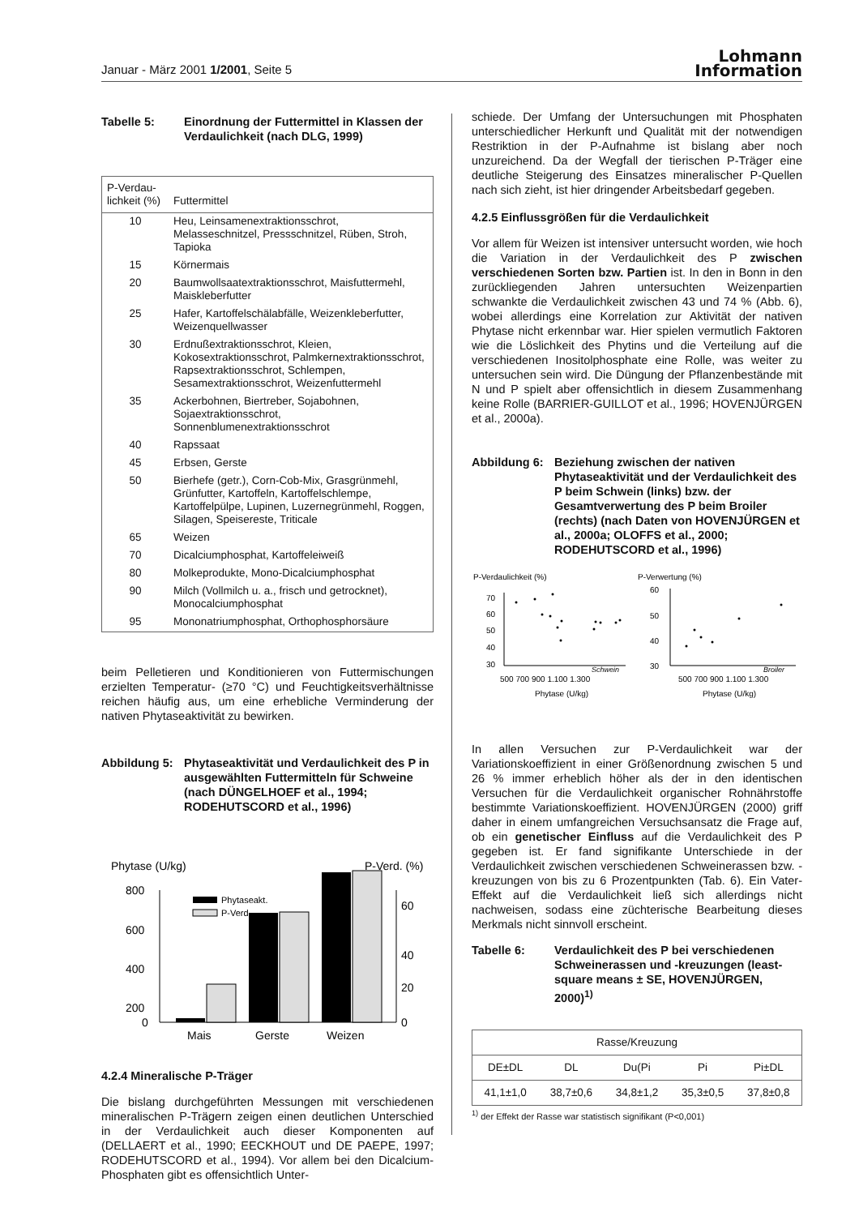Januar - März 2001 1/2001, Seite 5
Lohmann
Information
Tabelle 5: Einordnung der Futtermittel in Klassen der Verdaulichkeit (nach DLG, 1999)
| P-Verdau- lichkeit (%) | Futtermittel |
| --- | --- |
| 10 | Heu, Leinsamenextraktionsschrot, Melasseschnitzel, Pressschnitzel, Rüben, Stroh, Tapioka |
| 15 | Körnermais |
| 20 | Baumwollsaatextraktionsschrot, Maisfuttermehl, Maiskleberfutter |
| 25 | Hafer, Kartoffelschälabfälle, Weizenkleberfutter, Weizenquellwasser |
| 30 | Erdnußextraktionsschrot, Kleien, Kokosextraktionsschrot, Palmkernextraktionsschrot, Rapsextraktionsschrot, Schlempen, Sesamextraktionsschrot, Weizenfuttermehl |
| 35 | Ackerbohnen, Biertreber, Sojabohnen, Sojaextraktionsschrot, Sonnenblumenextraktionsschrot |
| 40 | Rapssaat |
| 45 | Erbsen, Gerste |
| 50 | Bierhefe (getr.), Corn-Cob-Mix, Grasgrünmehl, Grünfutter, Kartoffeln, Kartoffelschlempe, Kartoffelpülpe, Lupinen, Luzernegrünmehl, Roggen, Silagen, Speisereste, Triticale |
| 65 | Weizen |
| 70 | Dicalciumphosphat, Kartoffeleiweiß |
| 80 | Molkeprodukte, Mono-Dicalciumphosphat |
| 90 | Milch (Vollmilch u. a., frisch und getrocknet), Monocalciumphosphat |
| 95 | Mononatriumphosphat, Orthophosphorsäure |
beim Pelletieren und Konditionieren von Futtermischungen erzielten Temperatur- (≥70 °C) und Feuchtigkeitsverhältnisse reichen häufig aus, um eine erhebliche Verminderung der nativen Phytaseaktivität zu bewirken.
Abbildung 5:
Phytaseaktivität und Verdaulichkeit des P in ausgewählten Futtermitteln für Schweine (nach DÜNGELHOEF et al., 1994; RODEHUTSCORD et al., 1996)
Phytase (U/kg)
P-Verd. (%)
800
600
400
200
0
60
40
20
0
Phytaseakt.
P-Verd.
Mais
Gerste
Weizen
4.2.4 Mineralische P-Träger
Die bislang durchgeführten Messungen mit verschiedenen mineralischen P-Trägern zeigen einen deutlichen Unterschied in der Verdaulichkeit auch dieser Komponenten auf (DELLAERT et al., 1990; EECKHOUT und DE PAEPE, 1997; RODEHUTSCORD et al., 1994). Vor allem bei den Dicalcium-Phosphaten gibt es offensichtlich Unter-
schiede. Der Umfang der Untersuchungen mit Phosphaten unterschiedlicher Herkunft und Qualität mit der notwendigen Restriktion in der P-Aufnahme ist bislang aber noch unzureichend. Da der Wegfall der tierischen P-Träger eine deutliche Steigerung des Einsatzes mineralischer P-Quellen nach sich zieht, ist hier dringender Arbeitsbedarf gegeben.
4.2.5 Einflussgrößen für die Verdaulichkeit
Vor allem für Weizen ist intensiver untersucht worden, wie hoch die Variation in der Verdaulichkeit des P zwischen verschiedenen Sorten bzw. Partien ist. In den in Bonn in den zurückliegenden Jahren untersuchten Weizenpartien schwankte die Verdaulichkeit zwischen 43 und 74 % (Abb. 6), wobei allerdings eine Korrelation zur Aktivität der nativen Phytase nicht erkennbar war. Hier spielen vermutlich Faktoren wie die Löslichkeit des Phytins und die Verteilung auf die verschiedenen Inositolphosphate eine Rolle, was weiter zu untersuchen sein wird. Die Düngung der Pflanzenbestände mit N und P spielt aber offensichtlich in diesem Zusammenhang keine Rolle (BARRIER-GUILLOT et al., 1996; HOVENJÜRGEN et al., 2000a).
Abbildung 6:
Beziehung zwischen der nativen Phytaseaktivität und der Verdaulichkeit des P beim Schwein (links) bzw. der Gesamtverwertung des P beim Broiler (rechts) (nach Daten von HOVENJÜRGEN et al., 2000a; OLOFFS et al., 2000; RODEHUTSCORD et al., 1996)
P-Verdaulichkeit (%)
P-Verwertung (%)
70
60
50
40
30
Schwein
500 700 900 1.100 1.300
Phytase (U/kg)
60
50
40
30
Broiler
500 700 900 1.100 1.300
Phytase (U/kg)
In allen Versuchen zur P-Verdaulichkeit war der Variationskoeffizient in einer Größenordnung zwischen 5 und 26 % immer erheblich höher als der in den identischen Versuchen für die Verdaulichkeit organischer Rohnährstoffe bestimmte Variationskoeffizient. HOVENJÜRGEN (2000) griff daher in einem umfangreichen Versuchsansatz die Frage auf, ob ein genetischer Einfluss auf die Verdaulichkeit des P gegeben ist. Er fand signifikante Unterschiede in der Verdaulichkeit zwischen verschiedenen Schweinerassen bzw. -kreuzungen von bis zu 6 Prozentpunkten (Tab. 6). Ein Vater-Effekt auf die Verdaulichkeit ließ sich allerdings nicht nachweisen, sodass eine züchterische Bearbeitung dieses Merkmals nicht sinnvoll erscheint.
Tabelle 6: Verdaulichkeit des P bei verschiedenen Schweinerassen und -kreuzungen (least-square means ± SE, HOVENJÜRGEN, 2000)<sup>1)</sup>
| Rasse/Kreuzung | | | | |
| --- | --- | --- | --- | --- |
| DE±DL | DL | Du(Pi | Pi | Pi±DL |
| 41,1±1,0 | 38,7±0,6 | 34,8±1,2 | 35,3±0,5 | 37,8±0,8 |
<sup>1)</sup> der Effekt der Rasse war statistisch signifikant (P<0,001)